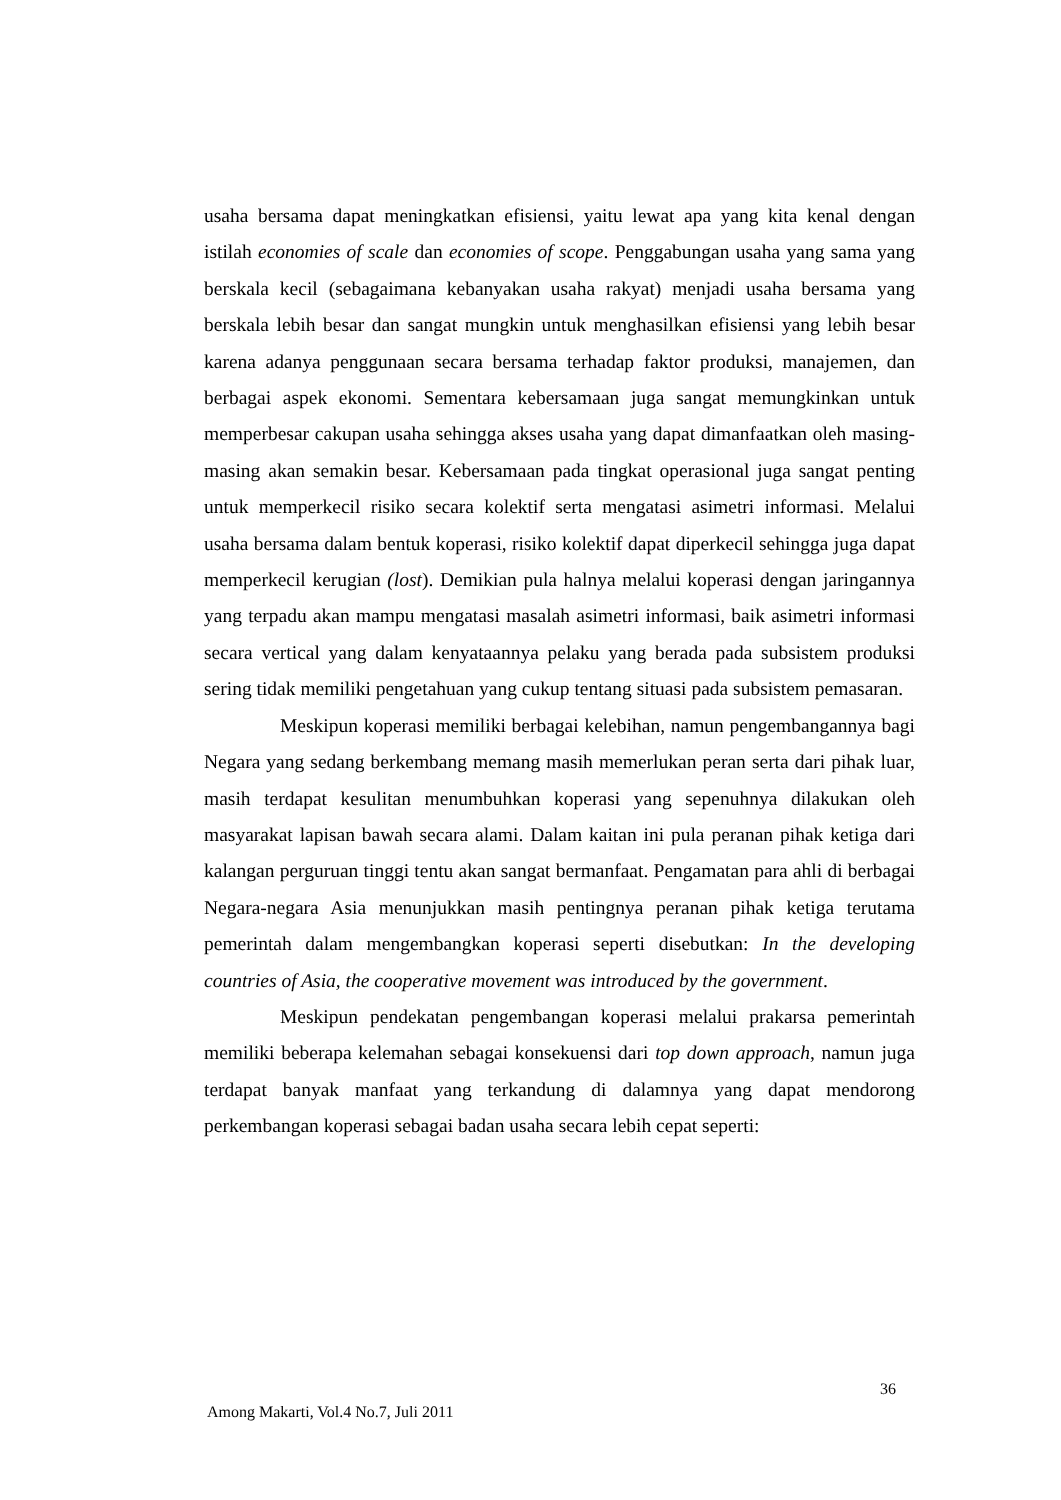usaha bersama dapat meningkatkan efisiensi, yaitu lewat apa yang kita kenal dengan istilah economies of scale dan economies of scope. Penggabungan usaha yang sama yang berskala kecil (sebagaimana kebanyakan usaha rakyat) menjadi usaha bersama yang berskala lebih besar dan sangat mungkin untuk menghasilkan efisiensi yang lebih besar karena adanya penggunaan secara bersama terhadap faktor produksi, manajemen, dan berbagai aspek ekonomi. Sementara kebersamaan juga sangat memungkinkan untuk memperbesar cakupan usaha sehingga akses usaha yang dapat dimanfaatkan oleh masing-masing akan semakin besar. Kebersamaan pada tingkat operasional juga sangat penting untuk memperkecil risiko secara kolektif serta mengatasi asimetri informasi. Melalui usaha bersama dalam bentuk koperasi, risiko kolektif dapat diperkecil sehingga juga dapat memperkecil kerugian (lost). Demikian pula halnya melalui koperasi dengan jaringannya yang terpadu akan mampu mengatasi masalah asimetri informasi, baik asimetri informasi secara vertical yang dalam kenyataannya pelaku yang berada pada subsistem produksi sering tidak memiliki pengetahuan yang cukup tentang situasi pada subsistem pemasaran.
Meskipun koperasi memiliki berbagai kelebihan, namun pengembangannya bagi Negara yang sedang berkembang memang masih memerlukan peran serta dari pihak luar, masih terdapat kesulitan menumbuhkan koperasi yang sepenuhnya dilakukan oleh masyarakat lapisan bawah secara alami. Dalam kaitan ini pula peranan pihak ketiga dari kalangan perguruan tinggi tentu akan sangat bermanfaat. Pengamatan para ahli di berbagai Negara-negara Asia menunjukkan masih pentingnya peranan pihak ketiga terutama pemerintah dalam mengembangkan koperasi seperti disebutkan: In the developing countries of Asia, the cooperative movement was introduced by the government.
Meskipun pendekatan pengembangan koperasi melalui prakarsa pemerintah memiliki beberapa kelemahan sebagai konsekuensi dari top down approach, namun juga terdapat banyak manfaat yang terkandung di dalamnya yang dapat mendorong perkembangan koperasi sebagai badan usaha secara lebih cepat seperti:
36
Among Makarti, Vol.4 No.7, Juli 2011